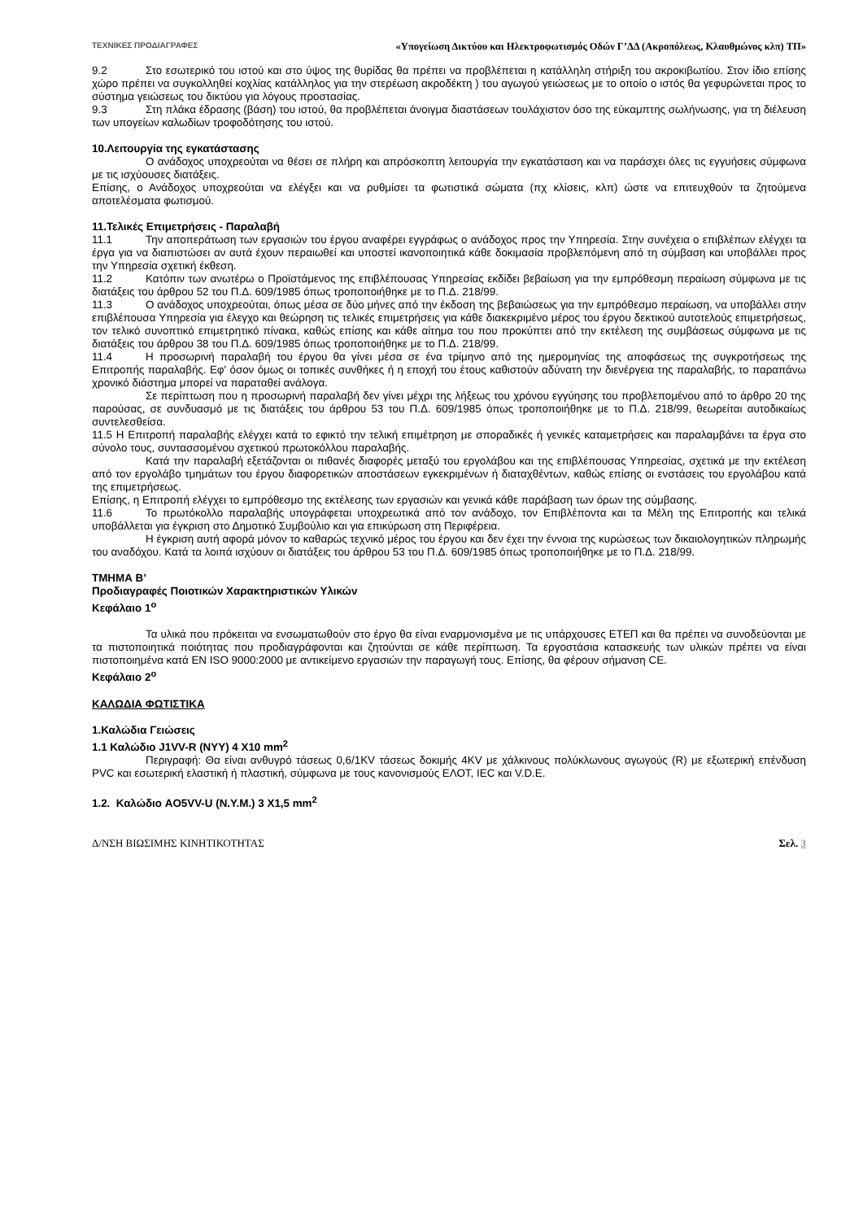ΤΕΧΝΙΚΕΣ ΠΡΟΔΙΑΓΡΑΦΕΣ «Υπογείωση Δικτύου και Ηλεκτροφωτισμός Οδών Γ’ΔΔ (Ακροπόλεως, Κλαυθμώνος κλπ) ΤΠ»
9.2 Στο εσωτερικό του ιστού και στο ύψος της θυρίδας θα πρέπει να προβλέπεται η κατάλληλη στήριξη του ακροκιβωτίου. Στον ίδιο επίσης χώρο πρέπει να συγκολληθεί κοχλίας κατάλληλος για την στερέωση ακροδέκτη ) του αγωγού γειώσεως με το οποίο ο ιστός θα γεφυρώνεται προς το σύστημα γειώσεως του δικτύου για λόγους προστασίας.
9.3 Στη πλάκα έδρασης (βάση) του ιστού, θα προβλέπεται άνοιγμα διαστάσεων τουλάχιστον όσο της εύκαμπτης σωλήνωσης, για τη διέλευση των υπογείων καλωδίων τροφοδότησης του ιστού.
10.Λειτουργία της εγκατάστασης
Ο ανάδοχος υποχρεούται να θέσει σε πλήρη και απρόσκοπτη λειτουργία την εγκατάσταση και να παράσχει όλες τις εγγυήσεις σύμφωνα με τις ισχύουσες διατάξεις.
Επίσης, ο Ανάδοχος υποχρεούται να ελέγξει και να ρυθμίσει τα φωτιστικά σώματα (πχ κλίσεις, κλπ) ώστε να επιτευχθούν τα ζητούμενα αποτελέσματα φωτισμού.
11.Τελικές Επιμετρήσεις - Παραλαβή
11.1 Την αποπεράτωση των εργασιών του έργου αναφέρει εγγράφως ο ανάδοχος προς την Υπηρεσία. Στην συνέχεια ο επιβλέπων ελέγχει τα έργα για να διαπιστώσει αν αυτά έχουν περαιωθεί και υποστεί ικανοποιητικά κάθε δοκιμασία προβλεπόμενη από τη σύμβαση και υποβάλλει προς την Υπηρεσία σχετική έκθεση.
11.2 Κατόπιν των ανωτέρω ο Προϊστάμενος της επιβλέπουσας Υπηρεσίας εκδίδει βεβαίωση για την εμπρόθεσμη περαίωση σύμφωνα με τις διατάξεις του άρθρου 52 του Π.Δ. 609/1985 όπως τροποποιήθηκε με το Π.Δ. 218/99.
11.3 Ο ανάδοχος υποχρεούται, όπως μέσα σε δύο μήνες από την έκδοση της βεβαιώσεως για την εμπρόθεσμο περαίωση, να υποβάλλει στην επιβλέπουσα Υπηρεσία για έλεγχο και θεώρηση τις τελικές επιμετρήσεις για κάθε διακεκριμένο μέρος του έργου δεκτικού αυτοτελούς επιμετρήσεως, τον τελικό συνοπτικό επιμετρητικό πίνακα, καθώς επίσης και κάθε αίτημα του που προκύπτει από την εκτέλεση της συμβάσεως σύμφωνα με τις διατάξεις του άρθρου 38 του Π.Δ. 609/1985 όπως τροποποιήθηκε με το Π.Δ. 218/99.
11.4 Η προσωρινή παραλαβή του έργου θα γίνει μέσα σε ένα τρίμηνο από της ημερομηνίας της αποφάσεως της συγκροτήσεως της Επιτροπής παραλαβής. Εφ' όσον όμως οι τοπικές συνθήκες ή η εποχή του έτους καθιστούν αδύνατη την διενέργεια της παραλαβής, το παραπάνω χρονικό διάστημα μπορεί να παραταθεί ανάλογα.
Σε περίπτωση που η προσωρινή παραλαβή δεν γίνει μέχρι της λήξεως του χρόνου εγγύησης του προβλεπομένου από το άρθρο 20 της παρούσας, σε συνδυασμό με τις διατάξεις του άρθρου 53 του Π.Δ. 609/1985 όπως τροποποιήθηκε με το Π.Δ. 218/99, θεωρείται αυτοδικαίως συντελεσθείσα.
11.5 Η Επιτροπή παραλαβής ελέγχει κατά το εφικτό την τελική επιμέτρηση με σποραδικές ή γενικές καταμετρήσεις και παραλαμβάνει τα έργα στο σύνολο τους, συντασσομένου σχετικού πρωτοκόλλου παραλαβής.
Κατά την παραλαβή εξετάζονται οι πιθανές διαφορές μεταξύ του εργολάβου και της επιβλέπουσας Υπηρεσίας, σχετικά με την εκτέλεση από τον εργολάβο τμημάτων του έργου διαφορετικών αποστάσεων εγκεκριμένων ή διαταχθέντων, καθώς επίσης οι ενστάσεις του εργολάβου κατά της επιμετρήσεως.
Επίσης, η Επιτροπή ελέγχει το εμπρόθεσμο της εκτέλεσης των εργασιών και γενικά κάθε παράβαση των όρων της σύμβασης.
11.6 Το πρωτόκολλο παραλαβής υπογράφεται υποχρεωτικά από τον ανάδοχο, τον Επιβλέποντα και τα Μέλη της Επιτροπής και τελικά υποβάλλεται για έγκριση στο Δημοτικό Συμβούλιο και για επικύρωση στη Περιφέρεια.
Η έγκριση αυτή αφορά μόνον το καθαρώς τεχνικό μέρος του έργου και δεν έχει την έννοια της κυρώσεως των δικαιολογητικών πληρωμής του αναδόχου. Κατά τα λοιπά ισχύουν οι διατάξεις του άρθρου 53 του Π.Δ. 609/1985 όπως τροποποιήθηκε με το Π.Δ. 218/99.
ΤΜΗΜΑ Β’
Προδιαγραφές Ποιοτικών Χαρακτηριστικών Υλικών
Κεφάλαιο 1<sup>ο</sup>
Τα υλικά που πρόκειται να ενσωματωθούν στο έργο θα είναι εναρμονισμένα με τις υπάρχουσες ΕΤΕΠ και θα πρέπει να συνοδεύονται με τα πιστοποιητικά ποιότητας που προδιαγράφονται και ζητούνται σε κάθε περίπτωση. Τα εργοστάσια κατασκευής των υλικών πρέπει να είναι πιστοποιημένα κατά EN ISO 9000:2000 με αντικείμενο εργασιών την παραγωγή τους. Επίσης, θα φέρουν σήμανση CE.
Κεφάλαιο 2<sup>ο</sup>
ΚΑΛΩΔΙΑ ΦΩΤΙΣΤΙΚΑ
1.Καλώδια Γειώσεις
1.1 Καλώδιο J1VV-R (NYY) 4 X10 mm<sup>2</sup>
Περιγραφή: Θα είναι ανθυγρό τάσεως 0,6/1KV τάσεως δοκιμής 4KV με χάλκινους πολύκλωνους αγωγούς (R) με εξωτερική επένδυση PVC και εσωτερική ελαστική ή πλαστική, σύμφωνα με τους κανονισμούς ΕΛΟΤ, IEC και V.D.E.
1.2. Καλώδιο AO5VV-U (N.Y.M.) 3 X1,5 mm<sup>2</sup>
Δ/ΝΣΗ ΒΙΩΣΙΜΗΣ ΚΙΝΗΤΙΚΟΤΗΤΑΣ Σελ. 3